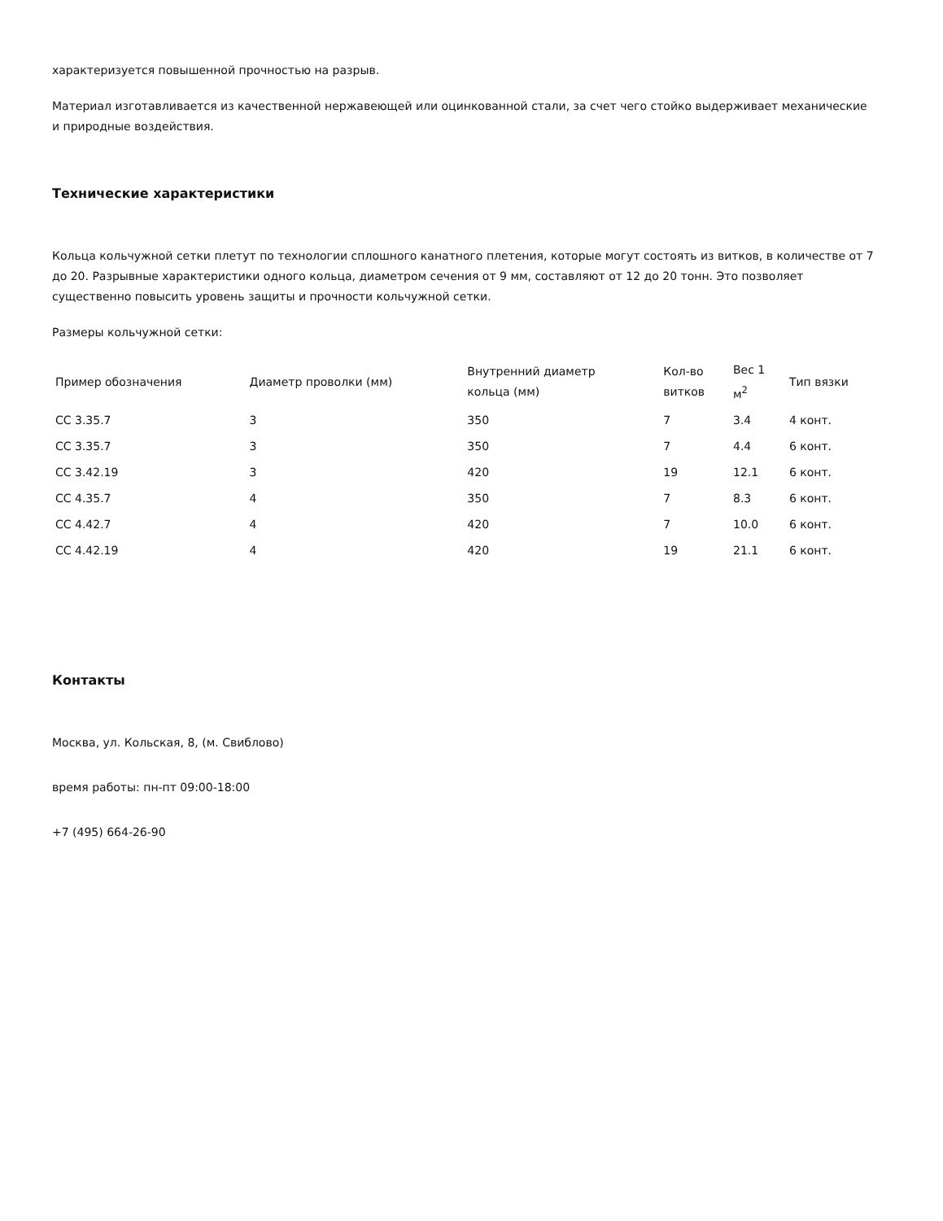характеризуется повышенной прочностью на разрыв.
Материал изготавливается из качественной нержавеющей или оцинкованной стали, за счет чего стойко выдерживает механические и природные воздействия.
Технические характеристики
Кольца кольчужной сетки плетут по технологии сплошного канатного плетения, которые могут состоять из витков, в количестве от 7 до 20. Разрывные характеристики одного кольца, диаметром сечения от 9 мм, составляют от 12 до 20 тонн. Это позволяет существенно повысить уровень защиты и прочности кольчужной сетки.
Размеры кольчужной сетки:
| Пример обозначения | Диаметр проволки (мм) | Внутренний диаметр кольца (мм) | Кол-во витков | Вес 1 м<sup>2</sup> | Тип вязки |
| --- | --- | --- | --- | --- | --- |
| СС 3.35.7 | 3 | 350 | 7 | 3.4 | 4 конт. |
| СС 3.35.7 | 3 | 350 | 7 | 4.4 | 6 конт. |
| СС 3.42.19 | 3 | 420 | 19 | 12.1 | 6 конт. |
| СС 4.35.7 | 4 | 350 | 7 | 8.3 | 6 конт. |
| СС 4.42.7 | 4 | 420 | 7 | 10.0 | 6 конт. |
| СС 4.42.19 | 4 | 420 | 19 | 21.1 | 6 конт. |
Контакты
Москва, ул. Кольская, 8, (м. Свиблово)
время работы: пн-пт 09:00-18:00
+7 (495) 664-26-90